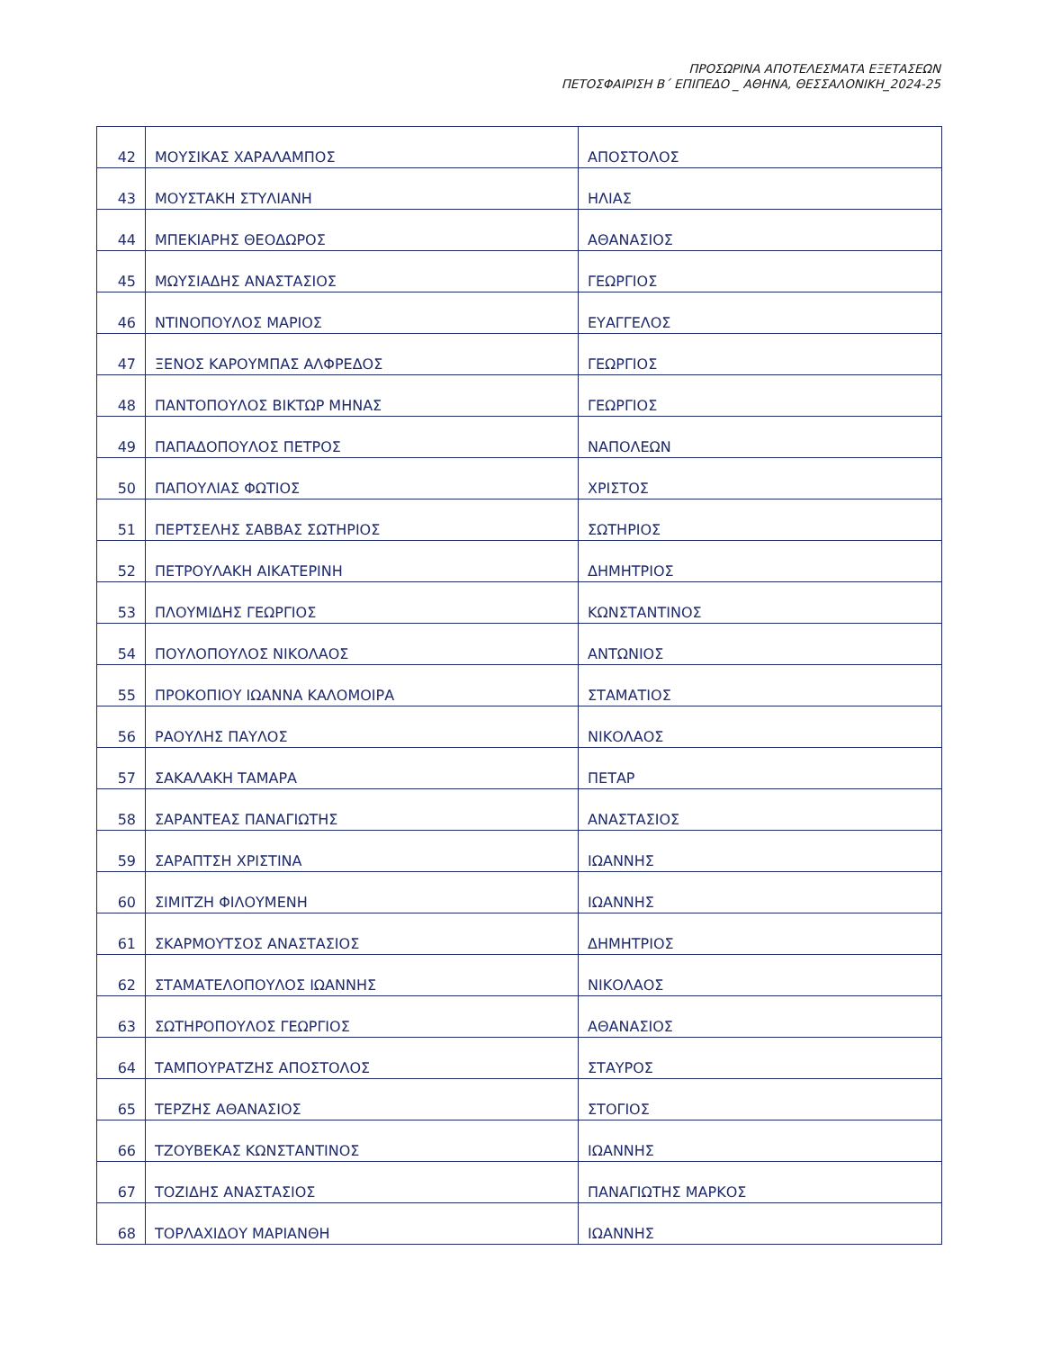ΠΡΟΣΩΡΙΝΑ ΑΠΟΤΕΛΕΣΜΑΤΑ ΕΞΕΤΑΣΕΩΝ
ΠΕΤΟΣΦΑΙΡΙΣΗ Β΄ ΕΠΙΠΕΔΟ _ ΑΘΗΝΑ, ΘΕΣΣΑΛΟΝΙΚΗ_2024-25
| 42 | ΜΟΥΣΙΚΑΣ ΧΑΡΑΛΑΜΠΟΣ | ΑΠΟΣΤΟΛΟΣ |
| 43 | ΜΟΥΣΤΑΚΗ ΣΤΥΛΙΑΝΗ | ΗΛΙΑΣ |
| 44 | ΜΠΕΚΙΑΡΗΣ ΘΕΟΔΩΡΟΣ | ΑΘΑΝΑΣΙΟΣ |
| 45 | ΜΩΥΣΙΑΔΗΣ ΑΝΑΣΤΑΣΙΟΣ | ΓΕΩΡΓΙΟΣ |
| 46 | ΝΤΙΝΟΠΟΥΛΟΣ ΜΑΡΙΟΣ | ΕΥΑΓΓΕΛΟΣ |
| 47 | ΞΕΝΟΣ ΚΑΡΟΥΜΠΑΣ ΑΛΦΡΕΔΟΣ | ΓΕΩΡΓΙΟΣ |
| 48 | ΠΑΝΤΟΠΟΥΛΟΣ ΒΙΚΤΩΡ ΜΗΝΑΣ | ΓΕΩΡΓΙΟΣ |
| 49 | ΠΑΠΑΔΟΠΟΥΛΟΣ ΠΕΤΡΟΣ | ΝΑΠΟΛΕΩΝ |
| 50 | ΠΑΠΟΥΛΙΑΣ ΦΩΤΙΟΣ | ΧΡΙΣΤΟΣ |
| 51 | ΠΕΡΤΣΕΛΗΣ ΣΑΒΒΑΣ ΣΩΤΗΡΙΟΣ | ΣΩΤΗΡΙΟΣ |
| 52 | ΠΕΤΡΟΥΛΑΚΗ ΑΙΚΑΤΕΡΙΝΗ | ΔΗΜΗΤΡΙΟΣ |
| 53 | ΠΛΟΥΜΙΔΗΣ ΓΕΩΡΓΙΟΣ | ΚΩΝΣΤΑΝΤΙΝΟΣ |
| 54 | ΠΟΥΛΟΠΟΥΛΟΣ ΝΙΚΟΛΑΟΣ | ΑΝΤΩΝΙΟΣ |
| 55 | ΠΡΟΚΟΠΙΟΥ ΙΩΑΝΝΑ ΚΑΛΟΜΟΙΡΑ | ΣΤΑΜΑΤΙΟΣ |
| 56 | ΡΑΟΥΛΗΣ ΠΑΥΛΟΣ | ΝΙΚΟΛΑΟΣ |
| 57 | ΣΑΚΑΛΑΚΗ ΤΑΜΑΡΑ | ΠΕΤΑΡ |
| 58 | ΣΑΡΑΝΤΕΑΣ ΠΑΝΑΓΙΩΤΗΣ | ΑΝΑΣΤΑΣΙΟΣ |
| 59 | ΣΑΡΑΠΤΣΗ ΧΡΙΣΤΙΝΑ | ΙΩΑΝΝΗΣ |
| 60 | ΣΙΜΙΤΖΗ ΦΙΛΟΥΜΕΝΗ | ΙΩΑΝΝΗΣ |
| 61 | ΣΚΑΡΜΟΥΤΣΟΣ ΑΝΑΣΤΑΣΙΟΣ | ΔΗΜΗΤΡΙΟΣ |
| 62 | ΣΤΑΜΑΤΕΛΟΠΟΥΛΟΣ ΙΩΑΝΝΗΣ | ΝΙΚΟΛΑΟΣ |
| 63 | ΣΩΤΗΡΟΠΟΥΛΟΣ ΓΕΩΡΓΙΟΣ | ΑΘΑΝΑΣΙΟΣ |
| 64 | ΤΑΜΠΟΥΡΑΤΖΗΣ ΑΠΟΣΤΟΛΟΣ | ΣΤΑΥΡΟΣ |
| 65 | ΤΕΡΖΗΣ ΑΘΑΝΑΣΙΟΣ | ΣΤΟΓΙΟΣ |
| 66 | ΤΖΟΥΒΕΚΑΣ ΚΩΝΣΤΑΝΤΙΝΟΣ | ΙΩΑΝΝΗΣ |
| 67 | ΤΟΖΙΔΗΣ ΑΝΑΣΤΑΣΙΟΣ | ΠΑΝΑΓΙΩΤΗΣ ΜΑΡΚΟΣ |
| 68 | ΤΟΡΛΑΧΙΔΟΥ ΜΑΡΙΑΝΘΗ | ΙΩΑΝΝΗΣ |